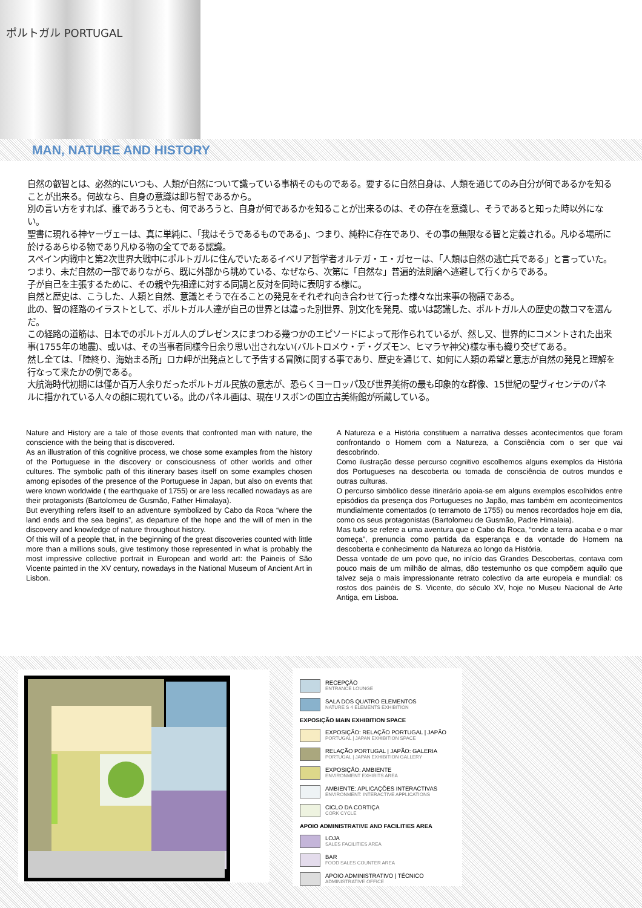ポルトガル PORTUGAL
MAN, NATURE AND HISTORY
自然の叡智とは、必然的にいつも、人類が自然について識っている事柄そのものである。要するに自然自身は、人類を通じてのみ自分が何であるかを知ることが出来る。何故なら、自身の意識は即ち智であるから。
別の言い方をすれば、誰であろうとも、何であろうと、自身が何であるかを知ることが出来るのは、その存在を意識し、そうであると知った時以外にない。
聖書に現れる神ヤーヴェーは、真に単純に、「我はそうであるものである」、つまり、純粋に存在であり、その事の無限なる智と定義される。凡ゆる場所に於けるあらゆる物であり凡ゆる物の全てである認識。
スペイン内戦中と第2次世界大戦中にポルトガルに住んでいたあるイベリア哲学者オルテガ・エ・ガセーは、「人類は自然の逃亡兵である」と言っていた。つまり、未だ自然の一部でありながら、既に外部から眺めている、なぜなら、次第に「自然な」普遍的法則論へ逃避して行くからである。
子が自己を主張するために、その親や先祖達に対する同調と反対を同時に表明する様に。
自然と歴史は、こうした、人類と自然、意識とそうで在ることの発見をそれぞれ向き合わせて行った様々な出来事の物語である。
此の、智の経路のイラストとして、ポルトガル人達が自己の世界とは違った別世界、別文化を発見、或いは認識した、ポルトガル人の歴史の数コマを選んだ。
この経路の道筋は、日本でのポルトガル人のプレゼンスにまつわる幾つかのエピソードによって形作られているが、然し又、世界的にコメントされた出来事(1755年の地震)、或いは、その当事者同様今日余り思い出されない(バルトロメウ・デ・グズモン、ヒマラヤ神父)様な事も織り交ぜてある。
然し全ては、「陸終り、海始まる所」ロカ岬が出発点として予告する冒険に関する事であり、歴史を通じて、如何に人類の希望と意志が自然の発見と理解を行なって来たかの例である。
大航海時代初期には僅か百万人余りだったポルトガル民族の意志が、恐らくヨーロッパ及び世界美術の最も印象的な群像、15世紀の聖ヴィセンテのパネルに描かれている人々の顔に現れている。此のパネル画は、現在リスボンの国立古美術館が所蔵している。
Nature and History are a tale of those events that confronted man with nature, the conscience with the being that is discovered.
As an illustration of this cognitive process, we chose some examples from the history of the Portuguese in the discovery or consciousness of other worlds and other cultures. The symbolic path of this itinerary bases itself on some examples chosen among episodes of the presence of the Portuguese in Japan, but also on events that were known worldwide ( the earthquake of 1755) or are less recalled nowadays as are their protagonists (Bartolomeu de Gusmão, Father Himalaya).
But everything refers itself to an adventure symbolized by Cabo da Roca “where the land ends and the sea begins”, as departure of the hope and the will of men in the discovery and knowledge of nature throughout history.
Of this will of a people that, in the beginning of the great discoveries counted with little more than a millions souls, give testimony those represented in what is probably the most impressive collective portrait in European and world art: the Paineis of São Vicente painted in the XV century, nowadays in the National Museum of Ancient Art in Lisbon.
A Natureza e a História constituem a narrativa desses acontecimentos que foram confrontando o Homem com a Natureza, a Consciência com o ser que vai descobrindo.
Como ilustração desse percurso cognitivo escolhemos alguns exemplos da História dos Portugueses na descoberta ou tomada de consciência de outros mundos e outras culturas.
O percurso simbólico desse itinerário apoia-se em alguns exemplos escolhidos entre episódios da presença dos Portugueses no Japão, mas também em acontecimentos mundialmente comentados (o terramoto de 1755) ou menos recordados hoje em dia, como os seus protagonistas (Bartolomeu de Gusmão, Padre Himalaia).
Mas tudo se refere a uma aventura que o Cabo da Roca, “onde a terra acaba e o mar começa”, prenuncia como partida da esperança e da vontade do Homem na descoberta e conhecimento da Natureza ao longo da História.
Dessa vontade de um povo que, no início das Grandes Descobertas, contava com pouco mais de um milhão de almas, dão testemunho os que compõem aquilo que talvez seja o mais impressionante retrato colectivo da arte europeia e mundial: os rostos dos painéis de S. Vicente, do século XV, hoje no Museu Nacional de Arte Antiga, em Lisboa.
RECEPÇÃO
ENTRANCE LOUNGE
SALA DOS QUATRO ELEMENTOS
NATURE S 4 ELEMENTS EXHIBITION
EXPOSIÇÃO MAIN EXHIBITION SPACE
EXPOSIÇÃO: RELAÇÃO PORTUGAL | JAPÃO
PORTUGAL | JAPAN EXHIBITION SPACE
RELAÇÃO PORTUGAL | JAPÃO: GALERIA
PORTUGAL | JAPAN EXHIBITION GALLERY
EXPOSIÇÃO: AMBIENTE
ENVIRONMENT EXHIBITS AREA
AMBIENTE: APLICAÇÕES INTERACTIVAS
ENVIRONMENT: INTERACTIVE APPLICATIONS
CICLO DA CORTIÇA
CORK CYCLE
APOIO ADMINISTRATIVE AND FACILITIES AREA
LOJA
SALES FACILITIES AREA
BAR
FOOD SALES COUNTER AREA
APOIO ADMINISTRATIVO | TÉCNICO
ADMINISTRATIVE OFFICE